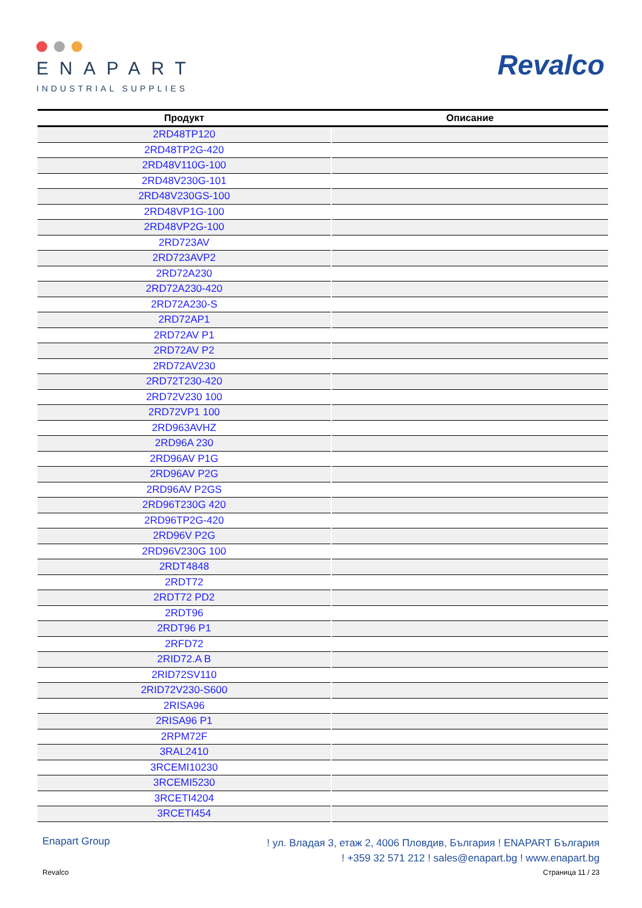ENAPART
INDUSTRIAL SUPPLIES
Revalco
| Продукт | Описание |
| --- | --- |
| 2RD48TP120 | |
| 2RD48TP2G-420 | |
| 2RD48V110G-100 | |
| 2RD48V230G-101 | |
| 2RD48V230GS-100 | |
| 2RD48VP1G-100 | |
| 2RD48VP2G-100 | |
| 2RD723AV | |
| 2RD723AVP2 | |
| 2RD72A230 | |
| 2RD72A230-420 | |
| 2RD72A230-S | |
| 2RD72AP1 | |
| 2RD72AV P1 | |
| 2RD72AV P2 | |
| 2RD72AV230 | |
| 2RD72T230-420 | |
| 2RD72V230 100 | |
| 2RD72VP1 100 | |
| 2RD963AVHZ | |
| 2RD96A 230 | |
| 2RD96AV P1G | |
| 2RD96AV P2G | |
| 2RD96AV P2GS | |
| 2RD96T230G 420 | |
| 2RD96TP2G-420 | |
| 2RD96V P2G | |
| 2RD96V230G 100 | |
| 2RDT4848 | |
| 2RDT72 | |
| 2RDT72 PD2 | |
| 2RDT96 | |
| 2RDT96 P1 | |
| 2RFD72 | |
| 2RID72.A B | |
| 2RID72SV110 | |
| 2RID72V230-S600 | |
| 2RISA96 | |
| 2RISA96 P1 | |
| 2RPM72F | |
| 3RAL2410 | |
| 3RCEMI10230 | |
| 3RCEMI5230 | |
| 3RCETI4204 | |
| 3RCETI454 | |
Enapart Group
! ул. Владая 3, етаж 2, 4006 Пловдив, България ! ENAPART България
! +359 32 571 212 ! sales@enapart.bg ! www.enapart.bg
Revalco Страница 11 / 23